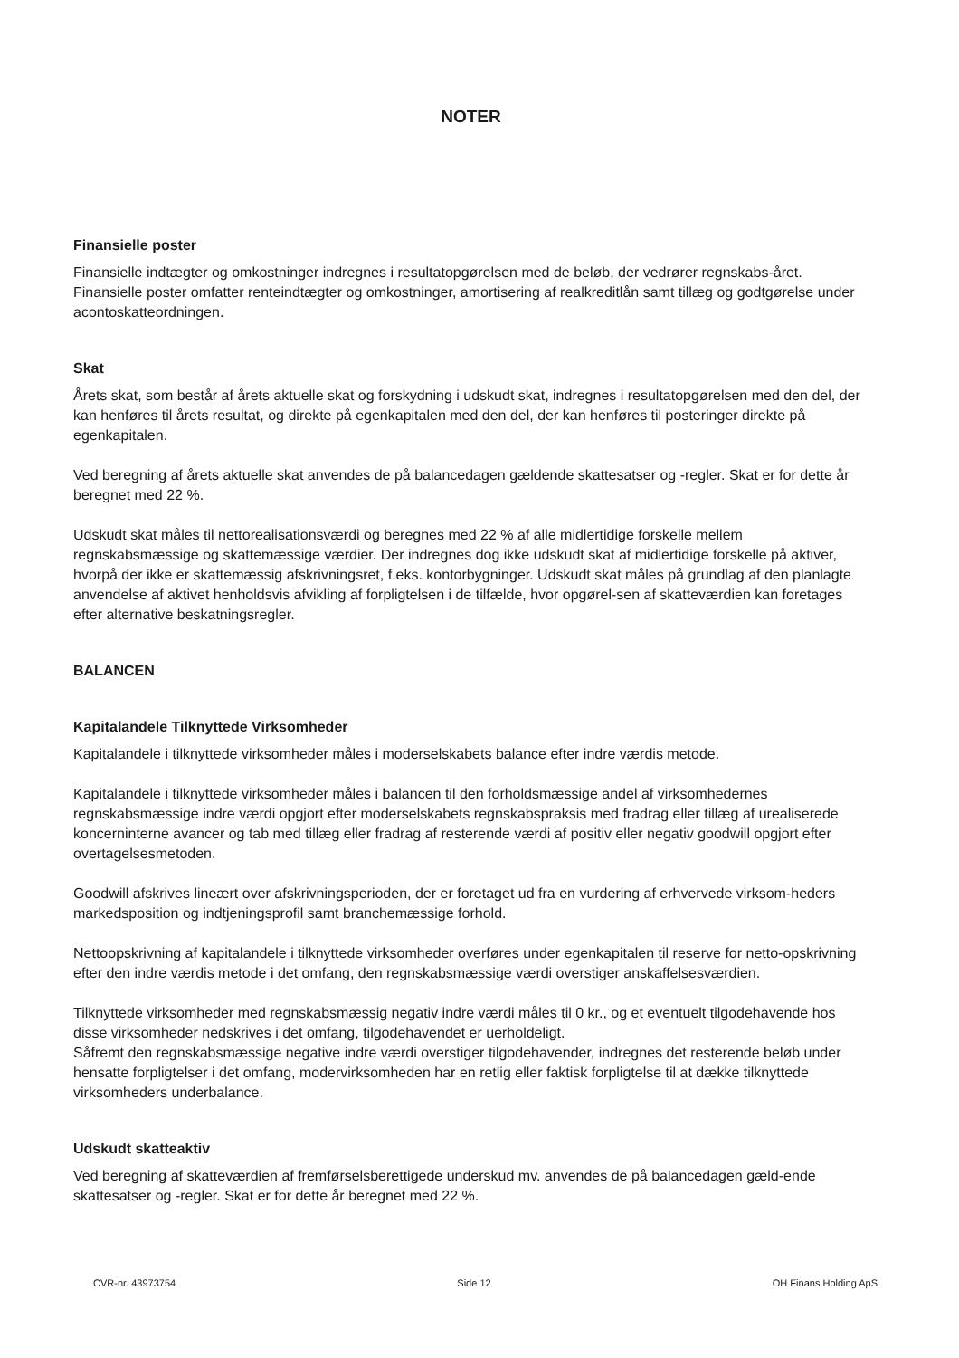NOTER
Finansielle poster
Finansielle indtægter og omkostninger indregnes i resultatopgørelsen med de beløb, der vedrører regnskabs-året. Finansielle poster omfatter renteindtægter og omkostninger, amortisering af realkreditlån samt tillæg og godtgørelse under acontoskatteordningen.
Skat
Årets skat, som består af årets aktuelle skat og forskydning i udskudt skat, indregnes i resultatopgørelsen med den del, der kan henføres til årets resultat, og direkte på egenkapitalen med den del, der kan henføres til posteringer direkte på egenkapitalen.
Ved beregning af årets aktuelle skat anvendes de på balancedagen gældende skattesatser og -regler. Skat er for dette år beregnet med 22 %.
Udskudt skat måles til nettorealisationsværdi og beregnes med 22 % af alle midlertidige forskelle mellem regnskabsmæssige og skattemæssige værdier. Der indregnes dog ikke udskudt skat af midlertidige forskelle på aktiver, hvorpå der ikke er skattemæssig afskrivningsret, f.eks. kontorbygninger. Udskudt skat måles på grundlag af den planlagte anvendelse af aktivet henholdsvis afvikling af forpligtelsen i de tilfælde, hvor opgørel-sen af skatteværdien kan foretages efter alternative beskatningsregler.
BALANCEN
Kapitalandele Tilknyttede Virksomheder
Kapitalandele i tilknyttede virksomheder måles i moderselskabets balance efter indre værdis metode.
Kapitalandele i tilknyttede virksomheder måles i balancen til den forholdsmæssige andel af virksomhedernes regnskabsmæssige indre værdi opgjort efter moderselskabets regnskabspraksis med fradrag eller tillæg af urealiserede koncerninterne avancer og tab med tillæg eller fradrag af resterende værdi af positiv eller negativ goodwill opgjort efter overtagelsesmetoden.
Goodwill afskrives lineært over afskrivningsperioden, der er foretaget ud fra en vurdering af erhvervede virksom-heders markedsposition og indtjeningsprofil samt branchemæssige forhold.
Nettoopskrivning af kapitalandele i tilknyttede virksomheder overføres under egenkapitalen til reserve for netto-opskrivning efter den indre værdis metode i det omfang, den regnskabsmæssige værdi overstiger anskaffelsesværdien.
Tilknyttede virksomheder med regnskabsmæssig negativ indre værdi måles til 0 kr., og et eventuelt tilgodehavende hos disse virksomheder nedskrives i det omfang, tilgodehavendet er uerholdeligt.
Såfremt den regnskabsmæssige negative indre værdi overstiger tilgodehavender, indregnes det resterende beløb under hensatte forpligtelser i det omfang, modervirksomheden har en retlig eller faktisk forpligtelse til at dække tilknyttede virksomheders underbalance.
Udskudt skatteaktiv
Ved beregning af skatteværdien af fremførselsberettigede underskud mv. anvendes de på balancedagen gæld-ende skattesatser og -regler. Skat er for dette år beregnet med 22 %.
CVR-nr. 43973754 Side 12 OH Finans Holding ApS